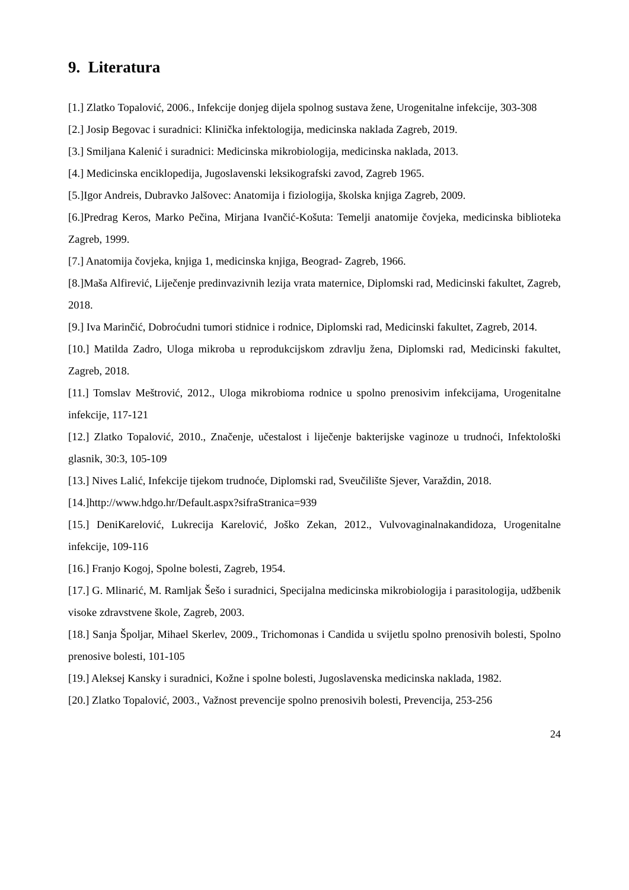9. Literatura
[1.] Zlatko Topalović, 2006., Infekcije donjeg dijela spolnog sustava žene, Urogenitalne infekcije, 303-308
[2.] Josip Begovac i suradnici: Klinička infektologija, medicinska naklada Zagreb, 2019.
[3.] Smiljana Kalenić i suradnici: Medicinska mikrobiologija, medicinska naklada, 2013.
[4.] Medicinska enciklopedija, Jugoslavenski leksikografski zavod, Zagreb 1965.
[5.]Igor Andreis, Dubravko Jalšovec: Anatomija i fiziologija, školska knjiga Zagreb, 2009.
[6.]Predrag Keros, Marko Pečina, Mirjana Ivančić-Košuta: Temelji anatomije čovjeka, medicinska biblioteka Zagreb, 1999.
[7.] Anatomija čovjeka, knjiga 1, medicinska knjiga, Beograd- Zagreb, 1966.
[8.]Maša Alfirević, Liječenje predinvazivnih lezija vrata maternice, Diplomski rad, Medicinski fakultet, Zagreb, 2018.
[9.] Iva Marinčić, Dobroćudni tumori stidnice i rodnice, Diplomski rad, Medicinski fakultet, Zagreb, 2014.
[10.] Matilda Zadro, Uloga mikroba u reprodukcijskom zdravlju žena, Diplomski rad, Medicinski fakultet, Zagreb, 2018.
[11.] Tomslav Meštrović, 2012., Uloga mikrobioma rodnice u spolno prenosivim infekcijama, Urogenitalne infekcije, 117-121
[12.] Zlatko Topalović, 2010., Značenje, učestalost i liječenje bakterijske vaginoze u trudnoći, Infektološki glasnik, 30:3, 105-109
[13.] Nives Lalić, Infekcije tijekom trudnoće, Diplomski rad, Sveučilište Sjever, Varaždin, 2018.
[14.]http://www.hdgo.hr/Default.aspx?sifraStranica=939
[15.] DeniKarelović, Lukrecija Karelović, Joško Zekan, 2012., Vulvovaginalnakandidoza, Urogenitalne infekcije, 109-116
[16.] Franjo Kogoj, Spolne bolesti, Zagreb, 1954.
[17.] G. Mlinarić, M. Ramljak Šešo i suradnici, Specijalna medicinska mikrobiologija i parasitologija, udžbenik visoke zdravstvene škole, Zagreb, 2003.
[18.] Sanja Špoljar, Mihael Skerlev, 2009., Trichomonas i Candida u svijetlu spolno prenosivih bolesti, Spolno prenosive bolesti, 101-105
[19.] Aleksej Kansky i suradnici, Kožne i spolne bolesti, Jugoslavenska medicinska naklada, 1982.
[20.] Zlatko Topalović, 2003., Važnost prevencije spolno prenosivih bolesti, Prevencija, 253-256
24